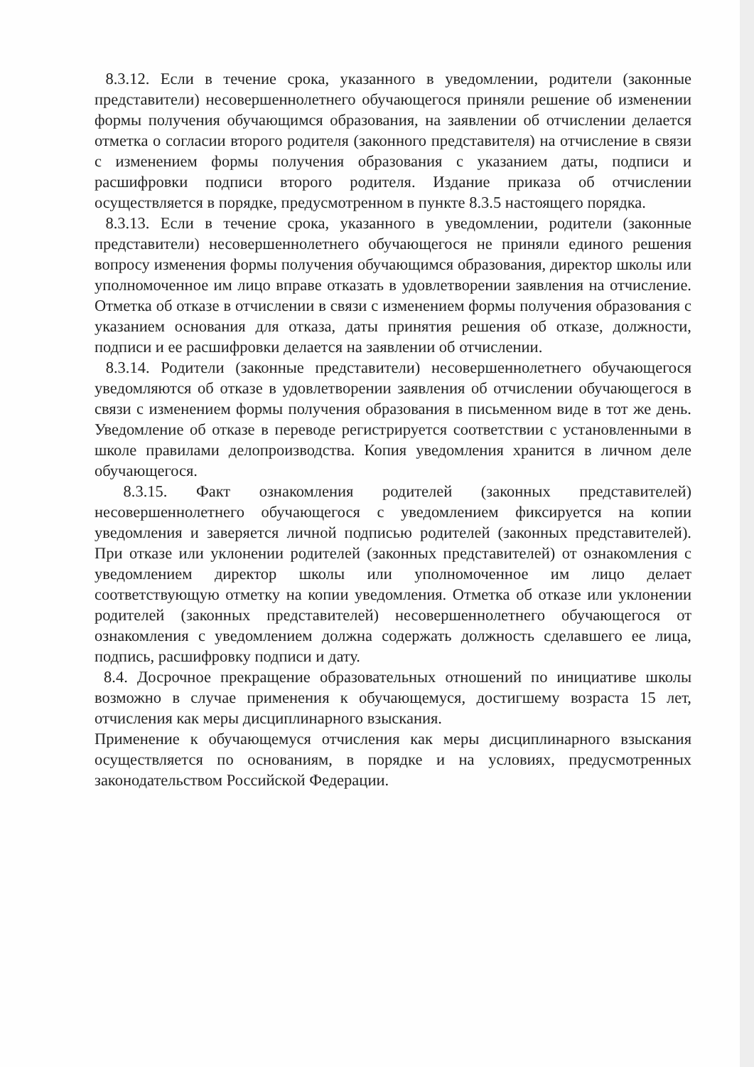8.3.12. Если в течение срока, указанного в уведомлении, родители (законные представители) несовершеннолетнего обучающегося приняли решение об изменении формы получения обучающимся образования, на заявлении об отчислении делается отметка о согласии второго родителя (законного представителя) на отчисление в связи с изменением формы получения образования с указанием даты, подписи и расшифровки подписи второго родителя. Издание приказа об отчислении осуществляется в порядке, предусмотренном в пункте 8.3.5 настоящего порядка.
8.3.13. Если в течение срока, указанного в уведомлении, родители (законные представители) несовершеннолетнего обучающегося не приняли единого решения вопросу изменения формы получения обучающимся образования, директор школы или уполномоченное им лицо вправе отказать в удовлетворении заявления на отчисление. Отметка об отказе в отчислении в связи с изменением формы получения образования с указанием основания для отказа, даты принятия решения об отказе, должности, подписи и ее расшифровки делается на заявлении об отчислении.
8.3.14. Родители (законные представители) несовершеннолетнего обучающегося уведомляются об отказе в удовлетворении заявления об отчислении обучающегося в связи с изменением формы получения образования в письменном виде в тот же день. Уведомление об отказе в переводе регистрируется соответствии с установленными в школе правилами делопроизводства. Копия уведомления хранится в личном деле обучающегося.
8.3.15. Факт ознакомления родителей (законных представителей) несовершеннолетнего обучающегося с уведомлением фиксируется на копии уведомления и заверяется личной подписью родителей (законных представителей). При отказе или уклонении родителей (законных представителей) от ознакомления с уведомлением директор школы или уполномоченное им лицо делает соответствующую отметку на копии уведомления. Отметка об отказе или уклонении родителей (законных представителей) несовершеннолетнего обучающегося от ознакомления с уведомлением должна содержать должность сделавшего ее лица, подпись, расшифровку подписи и дату.
8.4. Досрочное прекращение образовательных отношений по инициативе школы возможно в случае применения к обучающемуся, достигшему возраста 15 лет, отчисления как меры дисциплинарного взыскания.
Применение к обучающемуся отчисления как меры дисциплинарного взыскания осуществляется по основаниям, в порядке и на условиях, предусмотренных законодательством Российской Федерации.